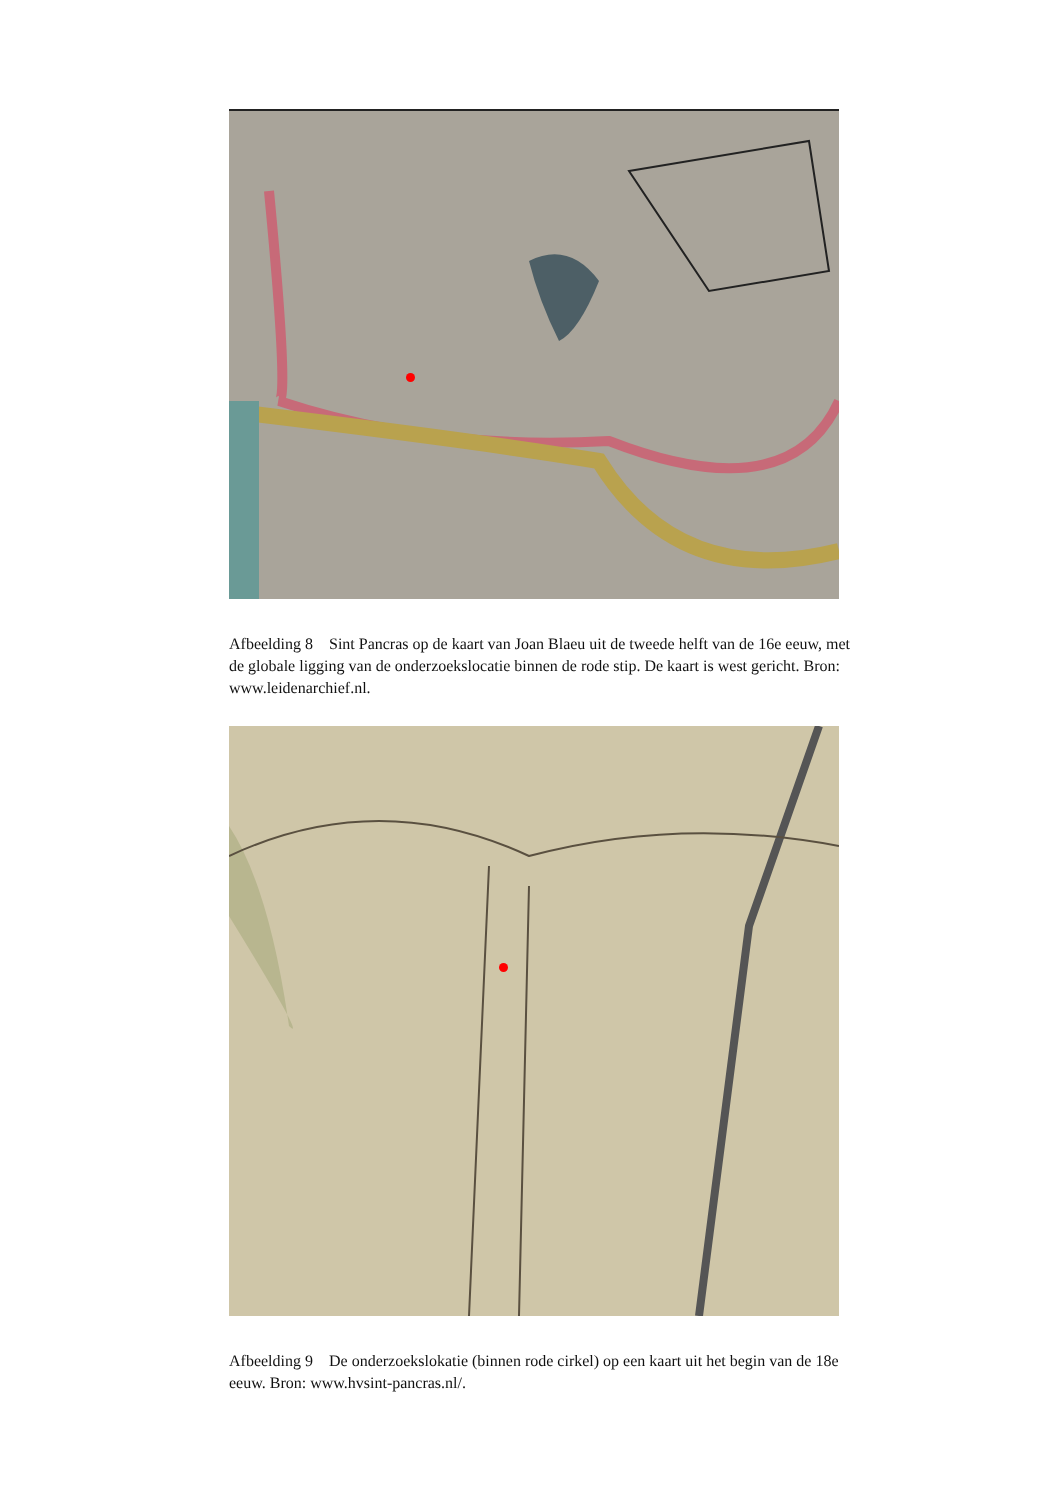Afbeelding 8 Sint Pancras op de kaart van Joan Blaeu uit de tweede helft van de 16e eeuw, met de globale ligging van de onderzoekslocatie binnen de rode stip. De kaart is west gericht. Bron: www.leidenarchief.nl.
Afbeelding 9 De onderzoekslokatie (binnen rode cirkel) op een kaart uit het begin van de 18e eeuw. Bron: www.hvsint-pancras.nl/.